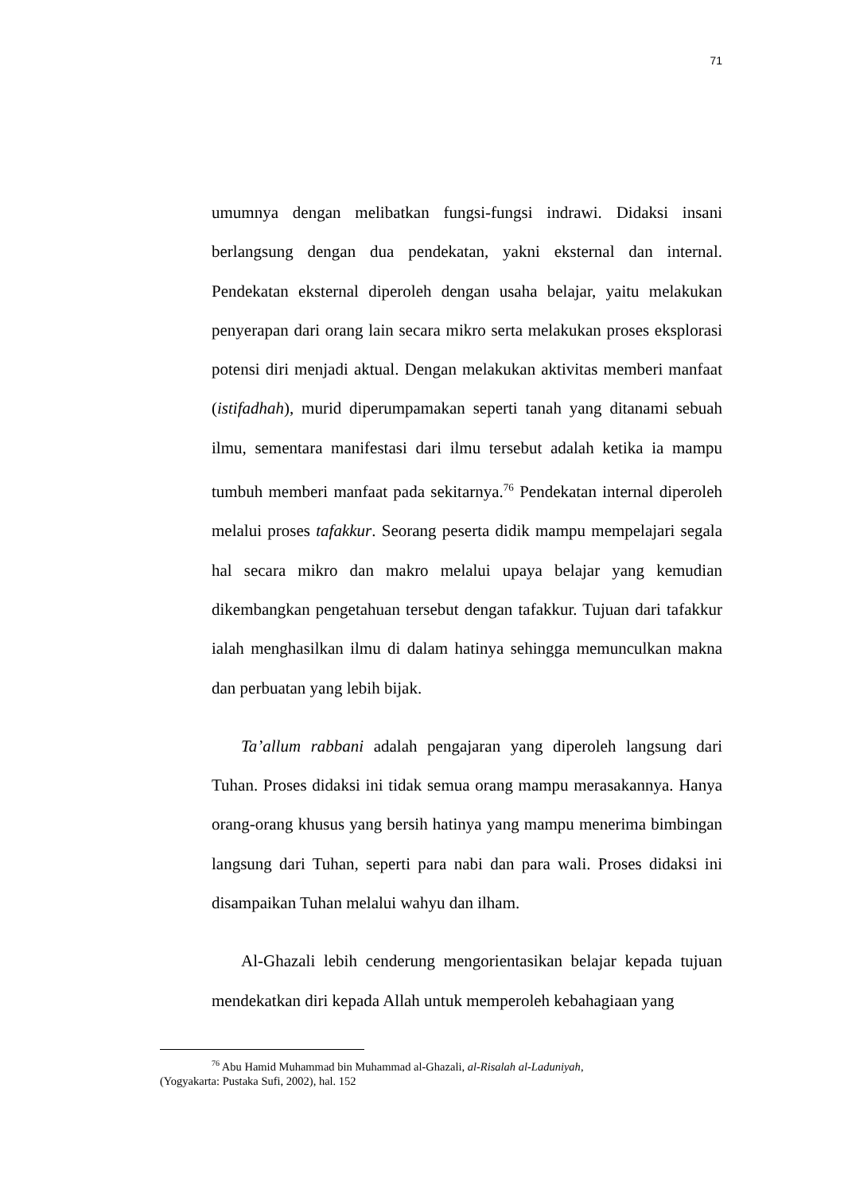71
umumnya dengan melibatkan fungsi-fungsi indrawi. Didaksi insani berlangsung dengan dua pendekatan, yakni eksternal dan internal. Pendekatan eksternal diperoleh dengan usaha belajar, yaitu melakukan penyerapan dari orang lain secara mikro serta melakukan proses eksplorasi potensi diri menjadi aktual. Dengan melakukan aktivitas memberi manfaat (istifadhah), murid diperumpamakan seperti tanah yang ditanami sebuah ilmu, sementara manifestasi dari ilmu tersebut adalah ketika ia mampu tumbuh memberi manfaat pada sekitarnya.<sup>76</sup> Pendekatan internal diperoleh melalui proses tafakkur. Seorang peserta didik mampu mempelajari segala hal secara mikro dan makro melalui upaya belajar yang kemudian dikembangkan pengetahuan tersebut dengan tafakkur. Tujuan dari tafakkur ialah menghasilkan ilmu di dalam hatinya sehingga memunculkan makna dan perbuatan yang lebih bijak.
Ta’allum rabbani adalah pengajaran yang diperoleh langsung dari Tuhan. Proses didaksi ini tidak semua orang mampu merasakannya. Hanya orang-orang khusus yang bersih hatinya yang mampu menerima bimbingan langsung dari Tuhan, seperti para nabi dan para wali. Proses didaksi ini disampaikan Tuhan melalui wahyu dan ilham.
Al-Ghazali lebih cenderung mengorientasikan belajar kepada tujuan mendekatkan diri kepada Allah untuk memperoleh kebahagiaan yang
<sup>76</sup> Abu Hamid Muhammad bin Muhammad al-Ghazali, al-Risalah al-Laduniyah,
(Yogyakarta: Pustaka Sufi, 2002), hal. 152